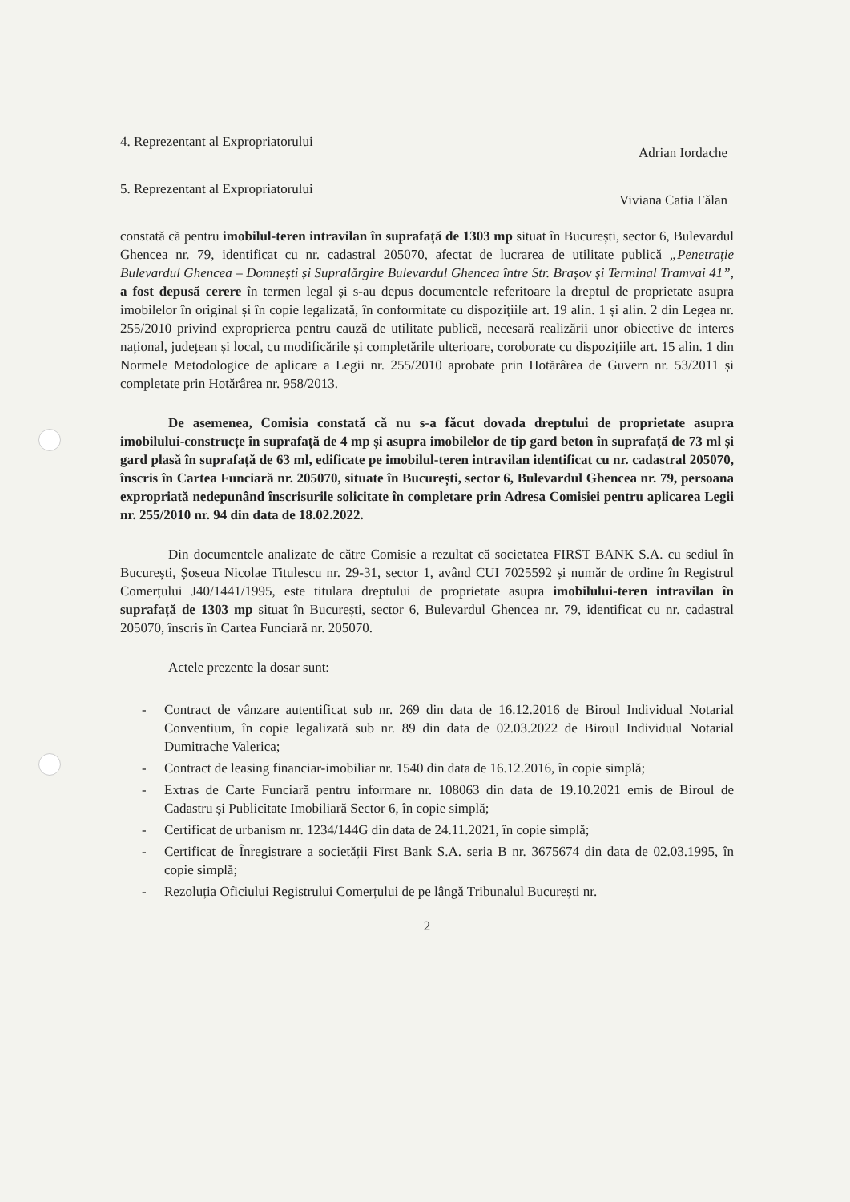4. Reprezentant al Expropriatorului Adrian Iordache
5. Reprezentant al Expropriatorului Viviana Catia Fălan
constată că pentru imobilul-teren intravilan în suprafață de 1303 mp situat în București, sector 6, Bulevardul Ghencea nr. 79, identificat cu nr. cadastral 205070, afectat de lucrarea de utilitate publică „Penetrație Bulevardul Ghencea – Domnești și Supralărgire Bulevardul Ghencea între Str. Brașov și Terminal Tramvai 41”, a fost depusă cerere în termen legal și s-au depus documentele referitoare la dreptul de proprietate asupra imobilelor în original și în copie legalizată, în conformitate cu dispozițiile art. 19 alin. 1 și alin. 2 din Legea nr. 255/2010 privind exproprierea pentru cauză de utilitate publică, necesară realizării unor obiective de interes național, județean și local, cu modificările și completările ulterioare, coroborate cu dispozițiile art. 15 alin. 1 din Normele Metodologice de aplicare a Legii nr. 255/2010 aprobate prin Hotărârea de Guvern nr. 53/2011 și completate prin Hotărârea nr. 958/2013.
De asemenea, Comisia constată că nu s-a făcut dovada dreptului de proprietate asupra imobilului-construcțe în suprafață de 4 mp și asupra imobilelor de tip gard beton în suprafață de 73 ml și gard plasă în suprafață de 63 ml, edificate pe imobilul-teren intravilan identificat cu nr. cadastral 205070, înscris în Cartea Funciară nr. 205070, situate în București, sector 6, Bulevardul Ghencea nr. 79, persoana expropriată nedepunând înscrisurile solicitate în completare prin Adresa Comisiei pentru aplicarea Legii nr. 255/2010 nr. 94 din data de 18.02.2022.
Din documentele analizate de către Comisie a rezultat că societatea FIRST BANK S.A. cu sediul în București, Șoseua Nicolae Titulescu nr. 29-31, sector 1, având CUI 7025592 și număr de ordine în Registrul Comerțului J40/1441/1995, este titulara dreptului de proprietate asupra imobilului-teren intravilan în suprafață de 1303 mp situat în București, sector 6, Bulevardul Ghencea nr. 79, identificat cu nr. cadastral 205070, înscris în Cartea Funciară nr. 205070.
Actele prezente la dosar sunt:
- Contract de vânzare autentificat sub nr. 269 din data de 16.12.2016 de Biroul Individual Notarial Conventium, în copie legalizată sub nr. 89 din data de 02.03.2022 de Biroul Individual Notarial Dumitrache Valerica;
- Contract de leasing financiar-imobiliar nr. 1540 din data de 16.12.2016, în copie simplă;
- Extras de Carte Funciară pentru informare nr. 108063 din data de 19.10.2021 emis de Biroul de Cadastru și Publicitate Imobiliară Sector 6, în copie simplă;
- Certificat de urbanism nr. 1234/144G din data de 24.11.2021, în copie simplă;
- Certificat de Înregistrare a societății First Bank S.A. seria B nr. 3675674 din data de 02.03.1995, în copie simplă;
- Rezoluția Oficiului Registrului Comerțului de pe lângă Tribunalul București nr.
2